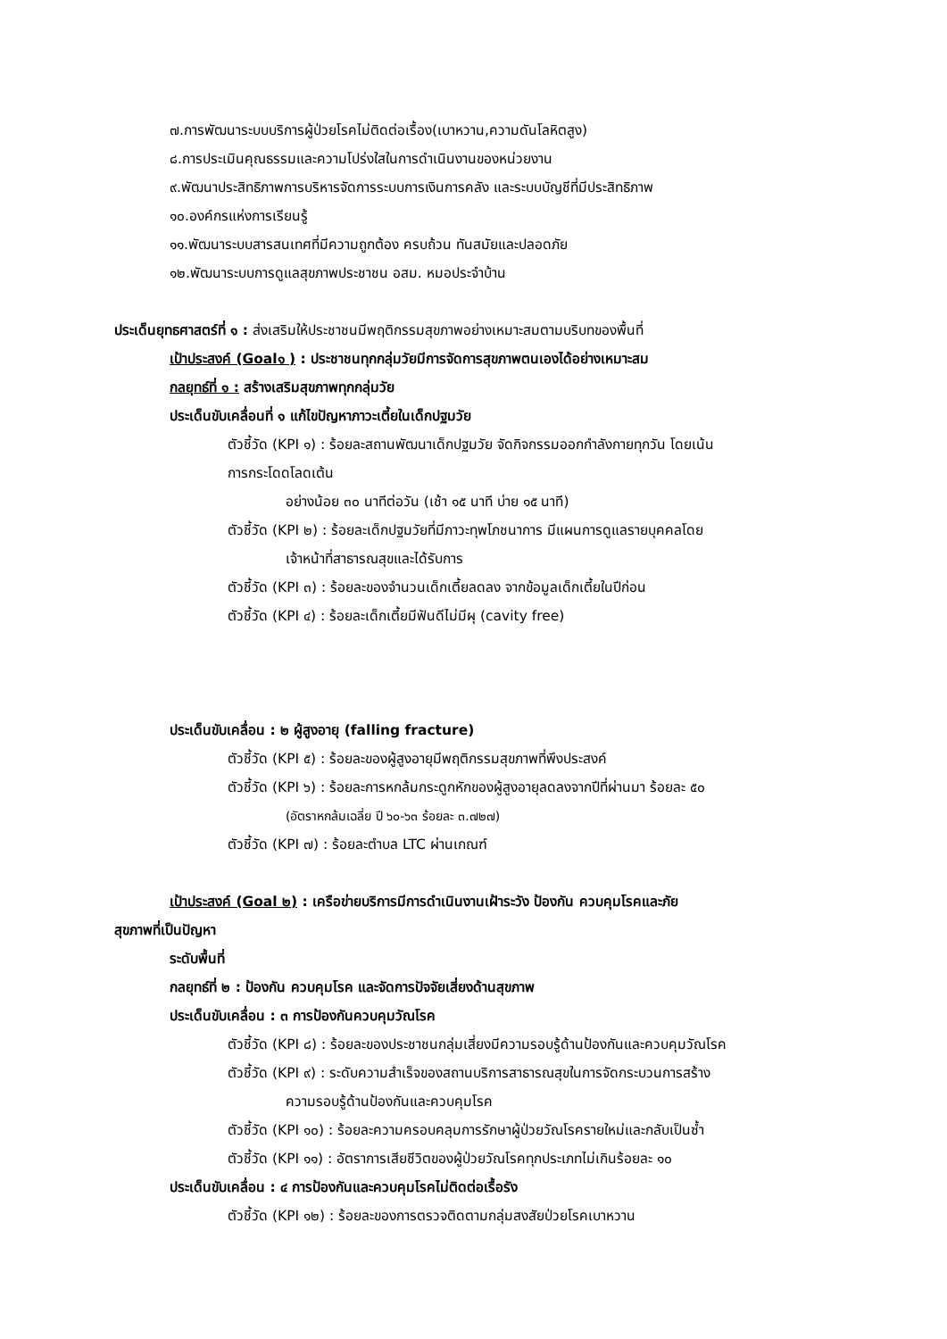๗.การพัฒนาระบบบริการผู้ป่วยโรคไม่ติดต่อเรื้อง(เบาหวาน,ความดันโลหิตสูง)
๘.การประเมินคุณธรรมและความโปร่งใสในการดำเนินงานของหน่วยงาน
๙.พัฒนาประสิทธิภาพการบริหารจัดการระบบการเงินการคลัง และระบบบัญชีที่มีประสิทธิภาพ
๑๐.องค์กรแห่งการเรียนรู้
๑๑.พัฒนาระบบสารสนเทศที่มีความถูกต้อง ครบถ้วน ทันสมัยและปลอดภัย
๑๒.พัฒนาระบบการดูแลสุขภาพประชาชน อสม. หมอประจำบ้าน
ประเด็นยุทธศาสตร์ที่ ๑ : ส่งเสริมให้ประชาชนมีพฤติกรรมสุขภาพอย่างเหมาะสมตามบริบทของพื้นที่
เป้าประสงค์ (Goal๑ ) : ประชาชนทุกกลุ่มวัยมีการจัดการสุขภาพตนเองได้อย่างเหมาะสม
กลยุทธ์ที่ ๑ : สร้างเสริมสุขภาพทุกกลุ่มวัย
ประเด็นขับเคลื่อนที่ ๑ แก้ไขปัญหาภาวะเตี้ยในเด็กปฐมวัย
ตัวชี้วัด (KPI ๑) : ร้อยละสถานพัฒนาเด็กปฐมวัย จัดกิจกรรมออกกำลังกายทุกวัน โดยเน้น
การกระโดดโลดเต้น
อย่างน้อย ๓๐ นาทีต่อวัน (เช้า ๑๕ นาที บ่าย ๑๕ นาที)
ตัวชี้วัด (KPI ๒) : ร้อยละเด็กปฐมวัยที่มีภาวะทุพโภชนาการ มีแผนการดูแลรายบุคคลโดย
เจ้าหน้าที่สาธารณสุขและได้รับการ
ตัวชี้วัด (KPI ๓) : ร้อยละของจำนวนเด็กเตี้ยลดลง จากข้อมูลเด็กเตี้ยในปีก่อน
ตัวชี้วัด (KPI ๔) : ร้อยละเด็กเตี้ยมีฟันดีไม่มีผุ (cavity free)
ประเด็นขับเคลื่อน : ๒ ผู้สูงอายุ (falling fracture)
ตัวชี้วัด (KPI ๕) : ร้อยละของผู้สูงอายุมีพฤติกรรมสุขภาพที่พึงประสงค์
ตัวชี้วัด (KPI ๖) : ร้อยละการหกล้มกระดูกหักของผู้สูงอายุลดลงจากปีที่ผ่านมา ร้อยละ ๕๐
(อัตราหกล้มเฉลี่ย ปี ๖๐-๖๓ ร้อยละ ๓.๗๒๗)
ตัวชี้วัด (KPI ๗) : ร้อยละตำบล LTC ผ่านเกณฑ์
เป้าประสงค์ (Goal ๒) : เครือข่ายบริการมีการดำเนินงานเฝ้าระวัง ป้องกัน ควบคุมโรคและภัย
สุขภาพที่เป็นปัญหา
ระดับพื้นที่
กลยุทธ์ที่ ๒ : ป้องกัน ควบคุมโรค และจัดการปัจจัยเสี่ยงด้านสุขภาพ
ประเด็นขับเคลื่อน : ๓ การป้องกันควบคุมวัณโรค
ตัวชี้วัด (KPI ๘) : ร้อยละของประชาชนกลุ่มเสี่ยงมีความรอบรู้ด้านป้องกันและควบคุมวัณโรค
ตัวชี้วัด (KPI ๙) : ระดับความสำเร็จของสถานบริการสาธารณสุขในการจัดกระบวนการสร้าง
ความรอบรู้ด้านป้องกันและควบคุมโรค
ตัวชี้วัด (KPI ๑๐) : ร้อยละความครอบคลุมการรักษาผู้ป่วยวัณโรครายใหม่และกลับเป็นซ้ำ
ตัวชี้วัด (KPI ๑๑) : อัตราการเสียชีวิตของผู้ป่วยวัณโรคทุกประเภทไม่เกินร้อยละ ๑๐
ประเด็นขับเคลื่อน : ๔ การป้องกันและควบคุมโรคไม่ติดต่อเรื้อรัง
ตัวชี้วัด (KPI ๑๒) : ร้อยละของการตรวจติดตามกลุ่มสงสัยป่วยโรคเบาหวาน